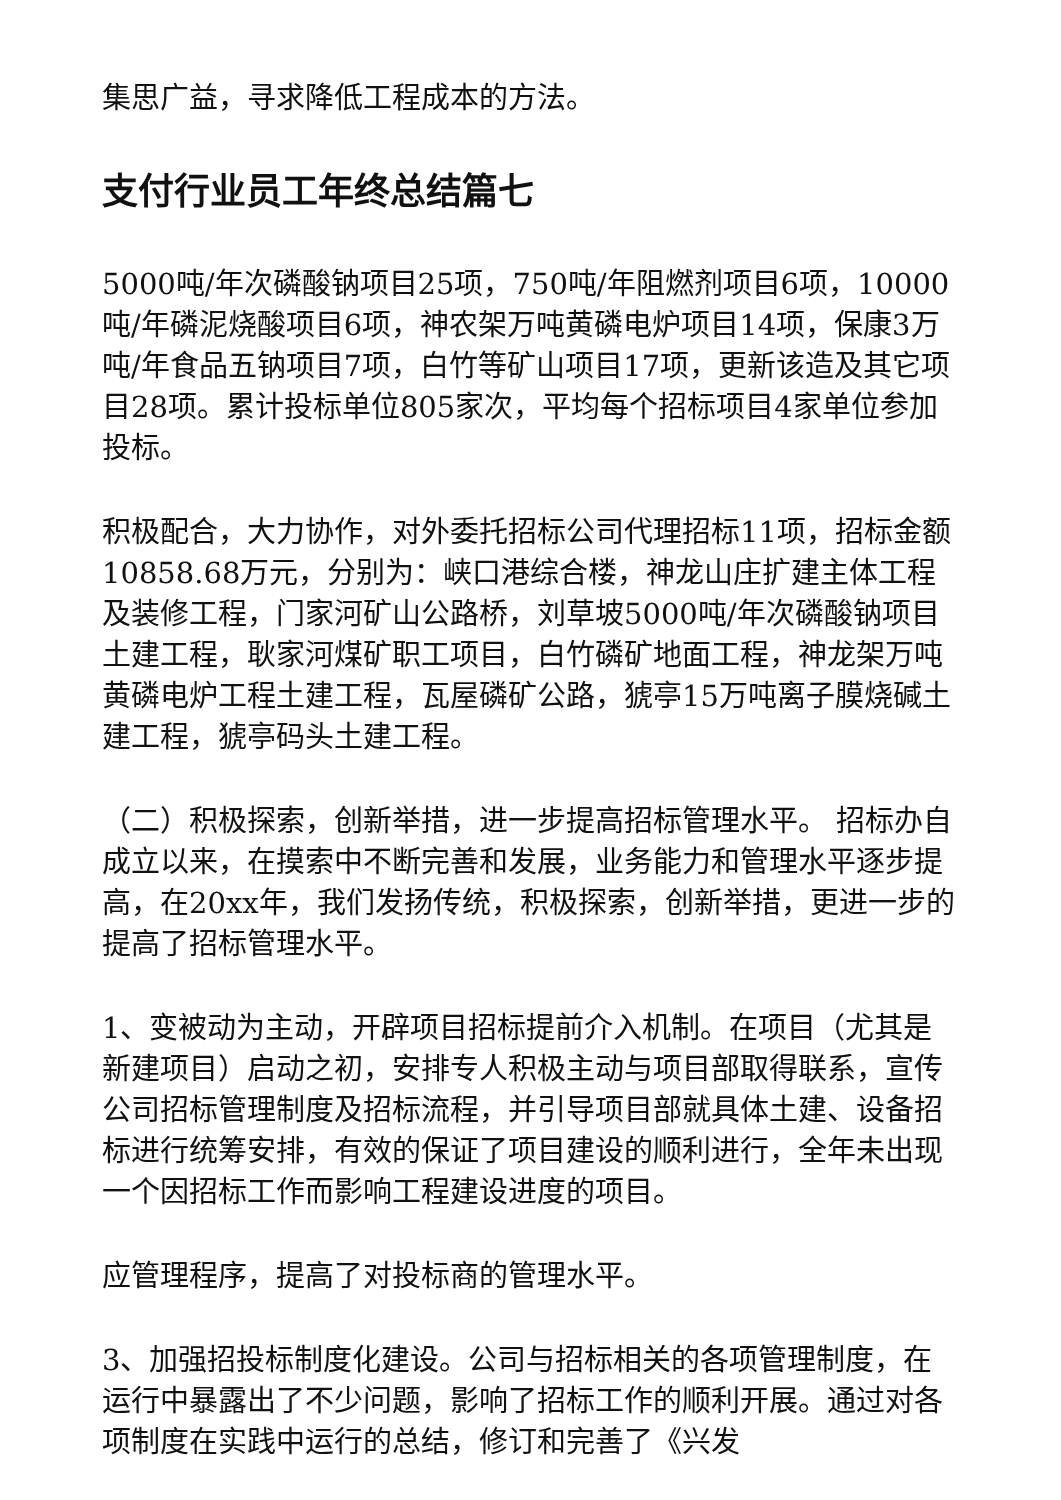集思广益，寻求降低工程成本的方法。
支付行业员工年终总结篇七
5000吨/年次磷酸钠项目25项，750吨/年阻燃剂项目6项，10000吨/年磷泥烧酸项目6项，神农架万吨黄磷电炉项目14项，保康3万吨/年食品五钠项目7项，白竹等矿山项目17项，更新该造及其它项目28项。累计投标单位805家次，平均每个招标项目4家单位参加投标。
积极配合，大力协作，对外委托招标公司代理招标11项，招标金额10858.68万元，分别为：峡口港综合楼，神龙山庄扩建主体工程及装修工程，门家河矿山公路桥，刘草坡5000吨/年次磷酸钠项目土建工程，耿家河煤矿职工项目，白竹磷矿地面工程，神龙架万吨黄磷电炉工程土建工程，瓦屋磷矿公路，猇亭15万吨离子膜烧碱土建工程，猇亭码头土建工程。
（二）积极探索，创新举措，进一步提高招标管理水平。 招标办自成立以来，在摸索中不断完善和发展，业务能力和管理水平逐步提高，在20xx年，我们发扬传统，积极探索，创新举措，更进一步的提高了招标管理水平。
1、变被动为主动，开辟项目招标提前介入机制。在项目（尤其是新建项目）启动之初，安排专人积极主动与项目部取得联系，宣传公司招标管理制度及招标流程，并引导项目部就具体土建、设备招标进行统筹安排，有效的保证了项目建设的顺利进行，全年未出现一个因招标工作而影响工程建设进度的项目。
应管理程序，提高了对投标商的管理水平。
3、加强招投标制度化建设。公司与招标相关的各项管理制度，在运行中暴露出了不少问题，影响了招标工作的顺利开展。通过对各项制度在实践中运行的总结，修订和完善了《兴发